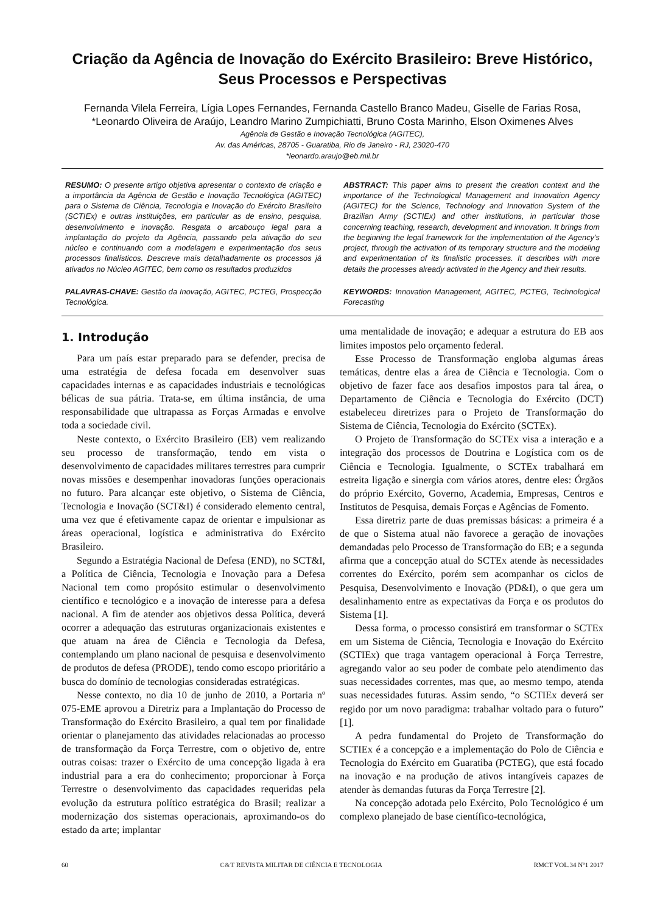Criação da Agência de Inovação do Exército Brasileiro: Breve Histórico, Seus Processos e Perspectivas
Fernanda Vilela Ferreira, Lígia Lopes Fernandes, Fernanda Castello Branco Madeu, Giselle de Farias Rosa,
*Leonardo Oliveira de Araújo, Leandro Marino Zumpichiatti, Bruno Costa Marinho, Elson Oximenes Alves
Agência de Gestão e Inovação Tecnológica (AGITEC),
Av. das Américas, 28705 - Guaratiba, Rio de Janeiro - RJ, 23020-470
*leonardo.araujo@eb.mil.br
RESUMO: O presente artigo objetiva apresentar o contexto de criação e a importância da Agência de Gestão e Inovação Tecnológica (AGITEC) para o Sistema de Ciência, Tecnologia e Inovação do Exército Brasileiro (SCTIEx) e outras instituições, em particular as de ensino, pesquisa, desenvolvimento e inovação. Resgata o arcabouço legal para a implantação do projeto da Agência, passando pela ativação do seu núcleo e continuando com a modelagem e experimentação dos seus processos finalísticos. Descreve mais detalhadamente os processos já ativados no Núcleo AGITEC, bem como os resultados produzidos
PALAVRAS-CHAVE: Gestão da Inovação, AGITEC, PCTEG, Prospecção Tecnológica.
ABSTRACT: This paper aims to present the creation context and the importance of the Technological Management and Innovation Agency (AGITEC) for the Science, Technology and Innovation System of the Brazilian Army (SCTIEx) and other institutions, in particular those concerning teaching, research, development and innovation. It brings from the beginning the legal framework for the implementation of the Agency’s project, through the activation of its temporary structure and the modeling and experimentation of its finalistic processes. It describes with more details the processes already activated in the Agency and their results.
KEYWORDS: Innovation Management, AGITEC, PCTEG, Technological Forecasting
1. Introdução
Para um país estar preparado para se defender, precisa de uma estratégia de defesa focada em desenvolver suas capacidades internas e as capacidades industriais e tecnológicas bélicas de sua pátria. Trata-se, em última instância, de uma responsabilidade que ultrapassa as Forças Armadas e envolve toda a sociedade civil.
Neste contexto, o Exército Brasileiro (EB) vem realizando seu processo de transformação, tendo em vista o desenvolvimento de capacidades militares terrestres para cumprir novas missões e desempenhar inovadoras funções operacionais no futuro. Para alcançar este objetivo, o Sistema de Ciência, Tecnologia e Inovação (SCT&I) é considerado elemento central, uma vez que é efetivamente capaz de orientar e impulsionar as áreas operacional, logística e administrativa do Exército Brasileiro.
Segundo a Estratégia Nacional de Defesa (END), no SCT&I, a Política de Ciência, Tecnologia e Inovação para a Defesa Nacional tem como propósito estimular o desenvolvimento científico e tecnológico e a inovação de interesse para a defesa nacional. A fim de atender aos objetivos dessa Política, deverá ocorrer a adequação das estruturas organizacionais existentes e que atuam na área de Ciência e Tecnologia da Defesa, contemplando um plano nacional de pesquisa e desenvolvimento de produtos de defesa (PRODE), tendo como escopo prioritário a busca do domínio de tecnologias consideradas estratégicas.
Nesse contexto, no dia 10 de junho de 2010, a Portaria nº 075-EME aprovou a Diretriz para a Implantação do Processo de Transformação do Exército Brasileiro, a qual tem por finalidade orientar o planejamento das atividades relacionadas ao processo de transformação da Força Terrestre, com o objetivo de, entre outras coisas: trazer o Exército de uma concepção ligada à era industrial para a era do conhecimento; proporcionar à Força Terrestre o desenvolvimento das capacidades requeridas pela evolução da estrutura político estratégica do Brasil; realizar a modernização dos sistemas operacionais, aproximando-os do estado da arte; implantar
uma mentalidade de inovação; e adequar a estrutura do EB aos limites impostos pelo orçamento federal.
Esse Processo de Transformação engloba algumas áreas temáticas, dentre elas a área de Ciência e Tecnologia. Com o objetivo de fazer face aos desafios impostos para tal área, o Departamento de Ciência e Tecnologia do Exército (DCT) estabeleceu diretrizes para o Projeto de Transformação do Sistema de Ciência, Tecnologia do Exército (SCTEx).
O Projeto de Transformação do SCTEx visa a interação e a integração dos processos de Doutrina e Logística com os de Ciência e Tecnologia. Igualmente, o SCTEx trabalhará em estreita ligação e sinergia com vários atores, dentre eles: Órgãos do próprio Exército, Governo, Academia, Empresas, Centros e Institutos de Pesquisa, demais Forças e Agências de Fomento.
Essa diretriz parte de duas premissas básicas: a primeira é a de que o Sistema atual não favorece a geração de inovações demandadas pelo Processo de Transformação do EB; e a segunda afirma que a concepção atual do SCTEx atende às necessidades correntes do Exército, porém sem acompanhar os ciclos de Pesquisa, Desenvolvimento e Inovação (PD&I), o que gera um desalinhamento entre as expectativas da Força e os produtos do Sistema [1].
Dessa forma, o processo consistirá em transformar o SCTEx em um Sistema de Ciência, Tecnologia e Inovação do Exército (SCTIEx) que traga vantagem operacional à Força Terrestre, agregando valor ao seu poder de combate pelo atendimento das suas necessidades correntes, mas que, ao mesmo tempo, atenda suas necessidades futuras. Assim sendo, “o SCTIEx deverá ser regido por um novo paradigma: trabalhar voltado para o futuro” [1].
A pedra fundamental do Projeto de Transformação do SCTIEx é a concepção e a implementação do Polo de Ciência e Tecnologia do Exército em Guaratiba (PCTEG), que está focado na inovação e na produção de ativos intangíveis capazes de atender às demandas futuras da Força Terrestre [2].
Na concepção adotada pelo Exército, Polo Tecnológico é um complexo planejado de base científico-tecnológica,
60 C&T REVISTA MILITAR DE CIÊNCIA E TECNOLOGIA RMCT VOL.34 Nº1 2017